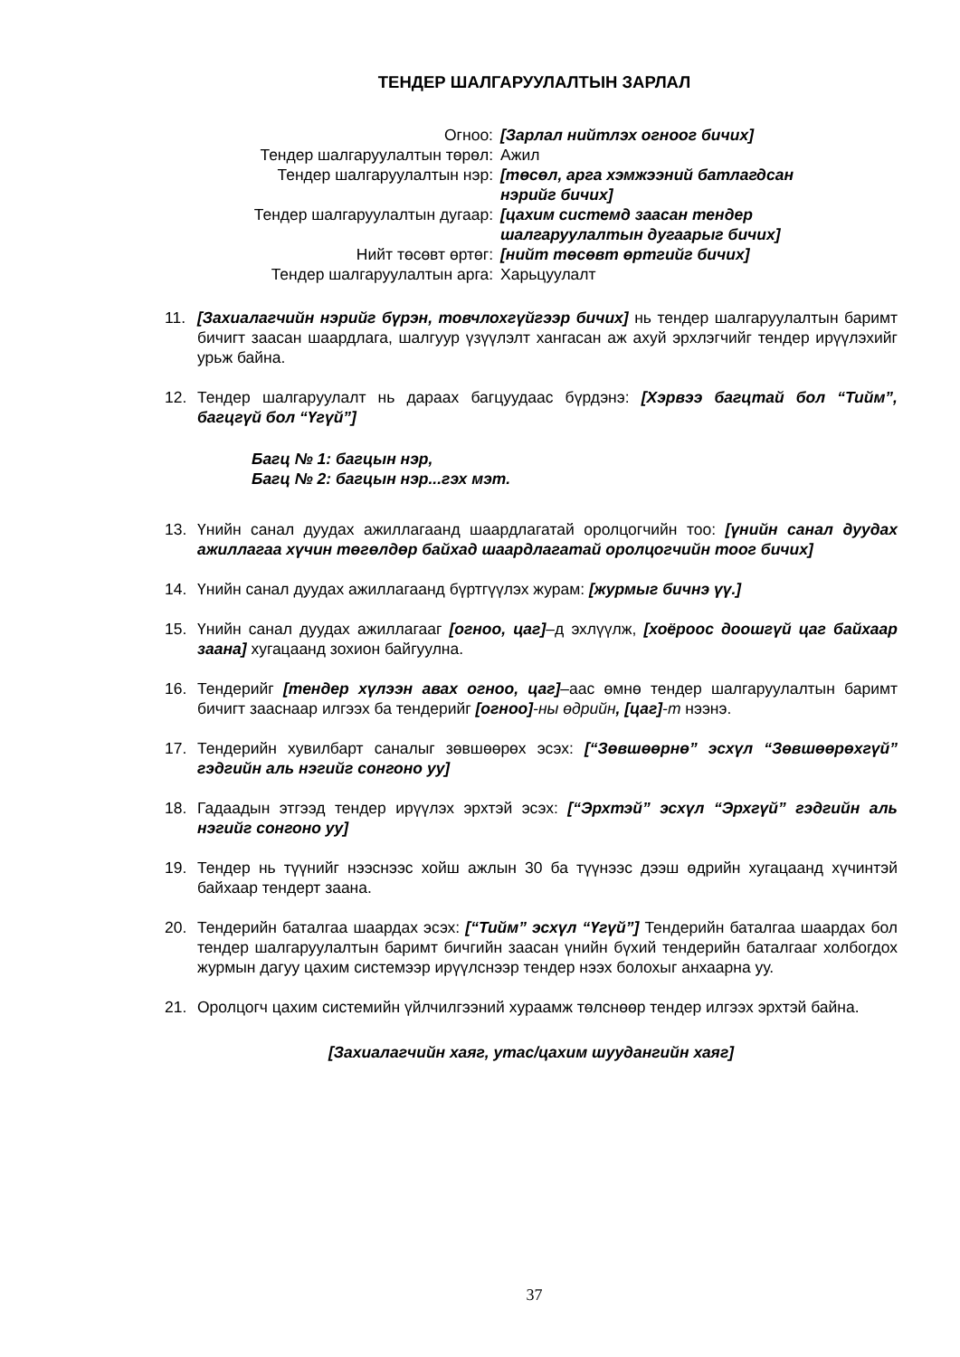ТЕНДЕР ШАЛГАРУУЛАЛТЫН ЗАРЛАЛ
| Огноо: | [Зарлал нийтлэх огноог бичих] |
| Тендер шалгаруулалтын төрөл: | Ажил |
| Тендер шалгаруулалтын нэр: | [төсөл, арга хэмжээний батлагдсан нэрийг бичих] |
| Тендер шалгаруулалтын дугаар: | [цахим системд заасан тендер шалгаруулалтын дугаарыг бичих] |
| Нийт төсөвт өртөг: | [нийт төсөвт өртгийг бичих] |
| Тендер шалгаруулалтын арга: | Харьцуулалт |
11. [Захиалагчийн нэрийг бүрэн, товчлохгүйгээр бичих] нь тендер шалгаруулалтын баримт бичигт заасан шаардлага, шалгуур үзүүлэлт хангасан аж ахуй эрхлэгчийг тендер ирүүлэхийг урьж байна.
12. Тендер шалгаруулалт нь дараах багцуудаас бүрдэнэ: [Хэрвээ багцтай бол “Тийм”, багцгүй бол “Үгүй”]
Багц № 1: багцын нэр,
Багц № 2: багцын нэр...гэх мэт.
13. Үнийн санал дуудах ажиллагаанд шаардлагатай оролцогчийн тоо: [үнийн санал дуудах ажиллагаа хүчин төгөлдөр байхад шаардлагатай оролцогчийн тоог бичих]
14. Үнийн санал дуудах ажиллагаанд бүртгүүлэх журам: [журмыг бичнэ үү.]
15. Үнийн санал дуудах ажиллагааг [огноо, цаг]–д эхлүүлж, [хоёроос доошгүй цаг байхаар заана] хугацаанд зохион байгуулна.
16. Тендерийг [тендер хүлээн авах огноо, цаг]–аас өмнө тендер шалгаруулалтын баримт бичигт зааснаар илгээх ба тендерийг [огноо]-ны өдрийн, [цаг]-т нээнэ.
17. Тендерийн хувилбарт саналыг зөвшөөрөх эсэх: [“Зөвшөөрнө” эсхүл “Зөвшөөрөхгүй” гэдгийн аль нэгийг сонгоно уу]
18. Гадаадын этгээд тендер ирүүлэх эрхтэй эсэх: [“Эрхтэй” эсхүл “Эрхгүй” гэдгийн аль нэгийг сонгоно уу]
19. Тендер нь түүнийг нээснээс хойш ажлын 30 ба түүнээс дээш өдрийн хугацаанд хүчинтэй байхаар тендерт заана.
20. Тендерийн баталгаа шаардах эсэх: [“Тийм” эсхүл “Үгүй”] Тендерийн баталгаа шаардах бол тендер шалгаруулалтын баримт бичгийн заасан үнийн бүхий тендерийн баталгааг холбогдох журмын дагуу цахим системээр ирүүлснээр тендер нээх болохыг анхаарна уу.
21. Оролцогч цахим системийн үйлчилгээний хураамж төлснөөр тендер илгээх эрхтэй байна.
[Захиалагчийн хаяг, утас/цахим шуудангийн хаяг]
37